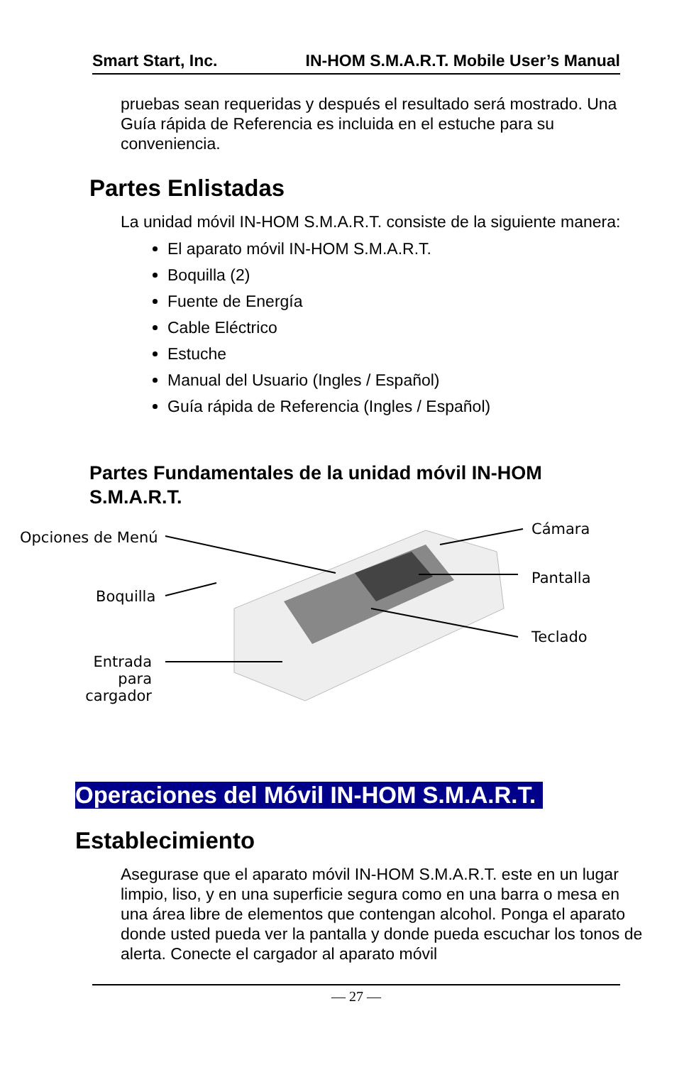Smart Start, Inc. IN-HOM S.M.A.R.T. Mobile User’s Manual
pruebas sean requeridas y después el resultado será mostrado. Una Guía rápida de Referencia es incluida en el estuche para su conveniencia.
Partes Enlistadas
La unidad móvil IN-HOM S.M.A.R.T. consiste de la siguiente manera:
El aparato móvil IN-HOM S.M.A.R.T.
Boquilla (2)
Fuente de Energía
Cable Eléctrico
Estuche
Manual del Usuario (Ingles / Español)
Guía rápida de Referencia (Ingles / Español)
Partes Fundamentales de la unidad móvil IN-HOM S.M.A.R.T.
Opciones de Menú
Boquilla
Entrada para cargador
Cámara
Pantalla
Teclado
Operaciones del Móvil IN-HOM S.M.A.R.T.
Establecimiento
Asegurase que el aparato móvil IN-HOM S.M.A.R.T. este en un lugar limpio, liso, y en una superficie segura como en una barra o mesa en una área libre de elementos que contengan alcohol. Ponga el aparato donde usted pueda ver la pantalla y donde pueda escuchar los tonos de alerta. Conecte el cargador al aparato móvil
— 27 —